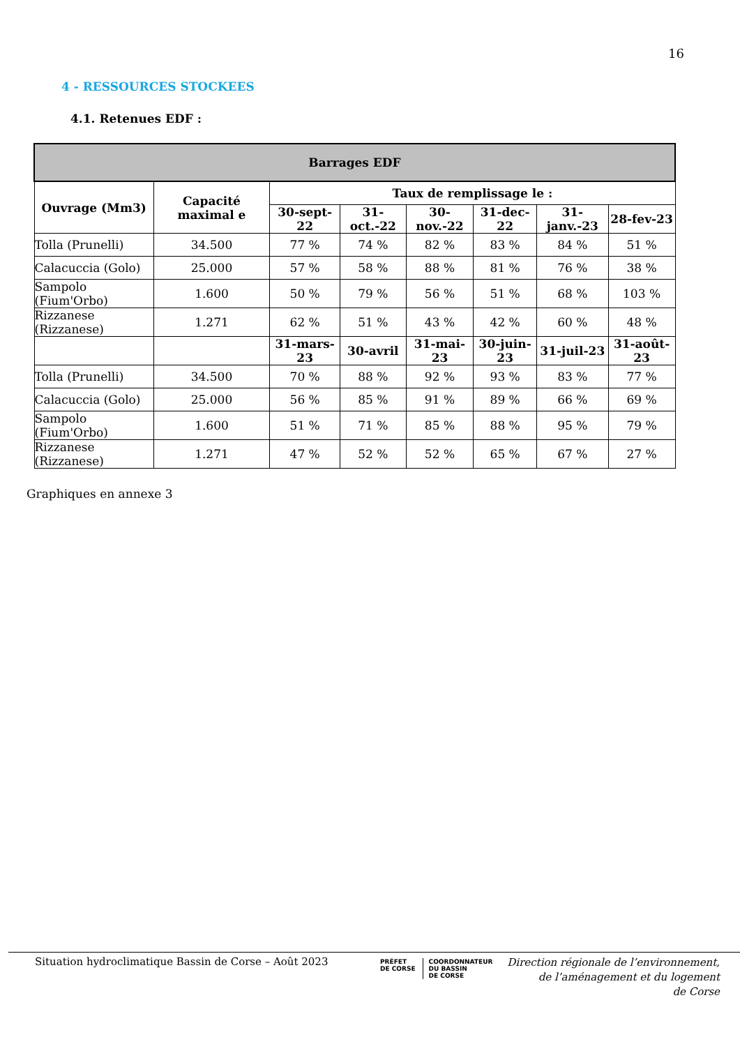16
4 - RESSOURCES STOCKEES
4.1. Retenues EDF :
| Barrages EDF | | | | | | | |
| --- | --- | --- | --- | --- | --- | --- | --- |
| Ouvrage (Mm3) | Capacité maximal e | Taux de remplissage le : | | | | | |
| | | 30-sept-22 | 31-oct.-22 | 30-nov.-22 | 31-dec-22 | 31-janv.-23 | 28-fev-23 |
| Tolla (Prunelli) | 34.500 | 77 % | 74 % | 82 % | 83 % | 84 % | 51 % |
| Calacuccia (Golo) | 25.000 | 57 % | 58 % | 88 % | 81 % | 76 % | 38 % |
| Sampolo (Fium'Orbo) | 1.600 | 50 % | 79 % | 56 % | 51 % | 68 % | 103 % |
| Rizzanese (Rizzanese) | 1.271 | 62 % | 51 % | 43 % | 42 % | 60 % | 48 % |
| | | 31-mars-23 | 30-avril | 31-mai-23 | 30-juin-23 | 31-juil-23 | 31-août-23 |
| Tolla (Prunelli) | 34.500 | 70 % | 88 % | 92 % | 93 % | 83 % | 77 % |
| Calacuccia (Golo) | 25.000 | 56 % | 85 % | 91 % | 89 % | 66 % | 69 % |
| Sampolo (Fium'Orbo) | 1.600 | 51 % | 71 % | 85 % | 88 % | 95 % | 79 % |
| Rizzanese (Rizzanese) | 1.271 | 47 % | 52 % | 52 % | 65 % | 67 % | 27 % |
Graphiques en annexe 3
Situation hydroclimatique Bassin de Corse – Août 2023
PRÉFET
DE CORSE
COORDONNATEUR
DU BASSIN
DE CORSE
Direction régionale de l’environnement,
de l’aménagement et du logement
de Corse